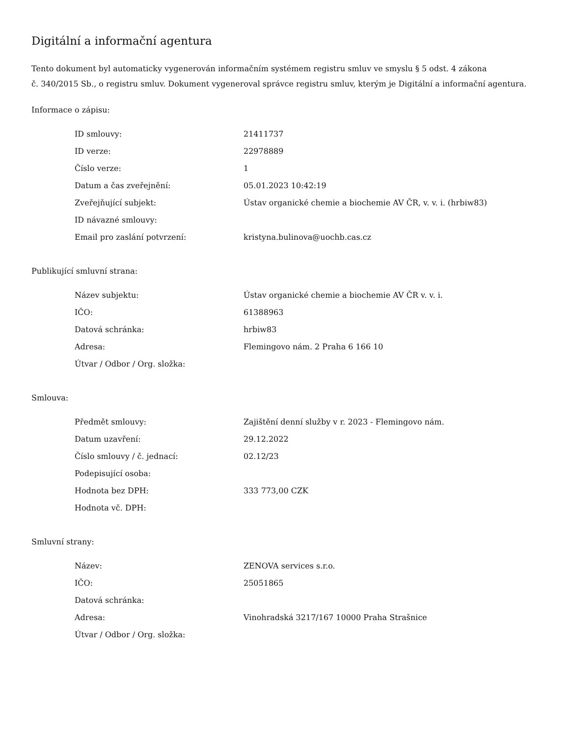Digitální a informační agentura
Tento dokument byl automaticky vygenerován informačním systémem registru smluv ve smyslu § 5 odst. 4 zákona
č. 340/2015 Sb., o registru smluv. Dokument vygeneroval správce registru smluv, kterým je Digitální a informační agentura.
Informace o zápisu:
| ID smlouvy: | 21411737 |
| ID verze: | 22978889 |
| Číslo verze: | 1 |
| Datum a čas zveřejnění: | 05.01.2023 10:42:19 |
| Zveřejňující subjekt: | Ústav organické chemie a biochemie AV ČR, v. v. i. (hrbiw83) |
| ID návazné smlouvy: | |
| Email pro zaslání potvrzení: | kristyna.bulinova@uochb.cas.cz |
Publikující smluvní strana:
| Název subjektu: | Ústav organické chemie a biochemie AV ČR v. v. i. |
| IČO: | 61388963 |
| Datová schránka: | hrbiw83 |
| Adresa: | Flemingovo nám. 2 Praha 6 166 10 |
| Útvar / Odbor / Org. složka: | |
Smlouva:
| Předmět smlouvy: | Zajištění denní služby v r. 2023 - Flemingovo nám. |
| Datum uzavření: | 29.12.2022 |
| Číslo smlouvy / č. jednací: | 02.12/23 |
| Podepisující osoba: | |
| Hodnota bez DPH: | 333 773,00 CZK |
| Hodnota vč. DPH: | |
Smluvní strany:
| Název: | ZENOVA services s.r.o. |
| IČO: | 25051865 |
| Datová schránka: | |
| Adresa: | Vinohradská 3217/167 10000 Praha Strašnice |
| Útvar / Odbor / Org. složka: | |